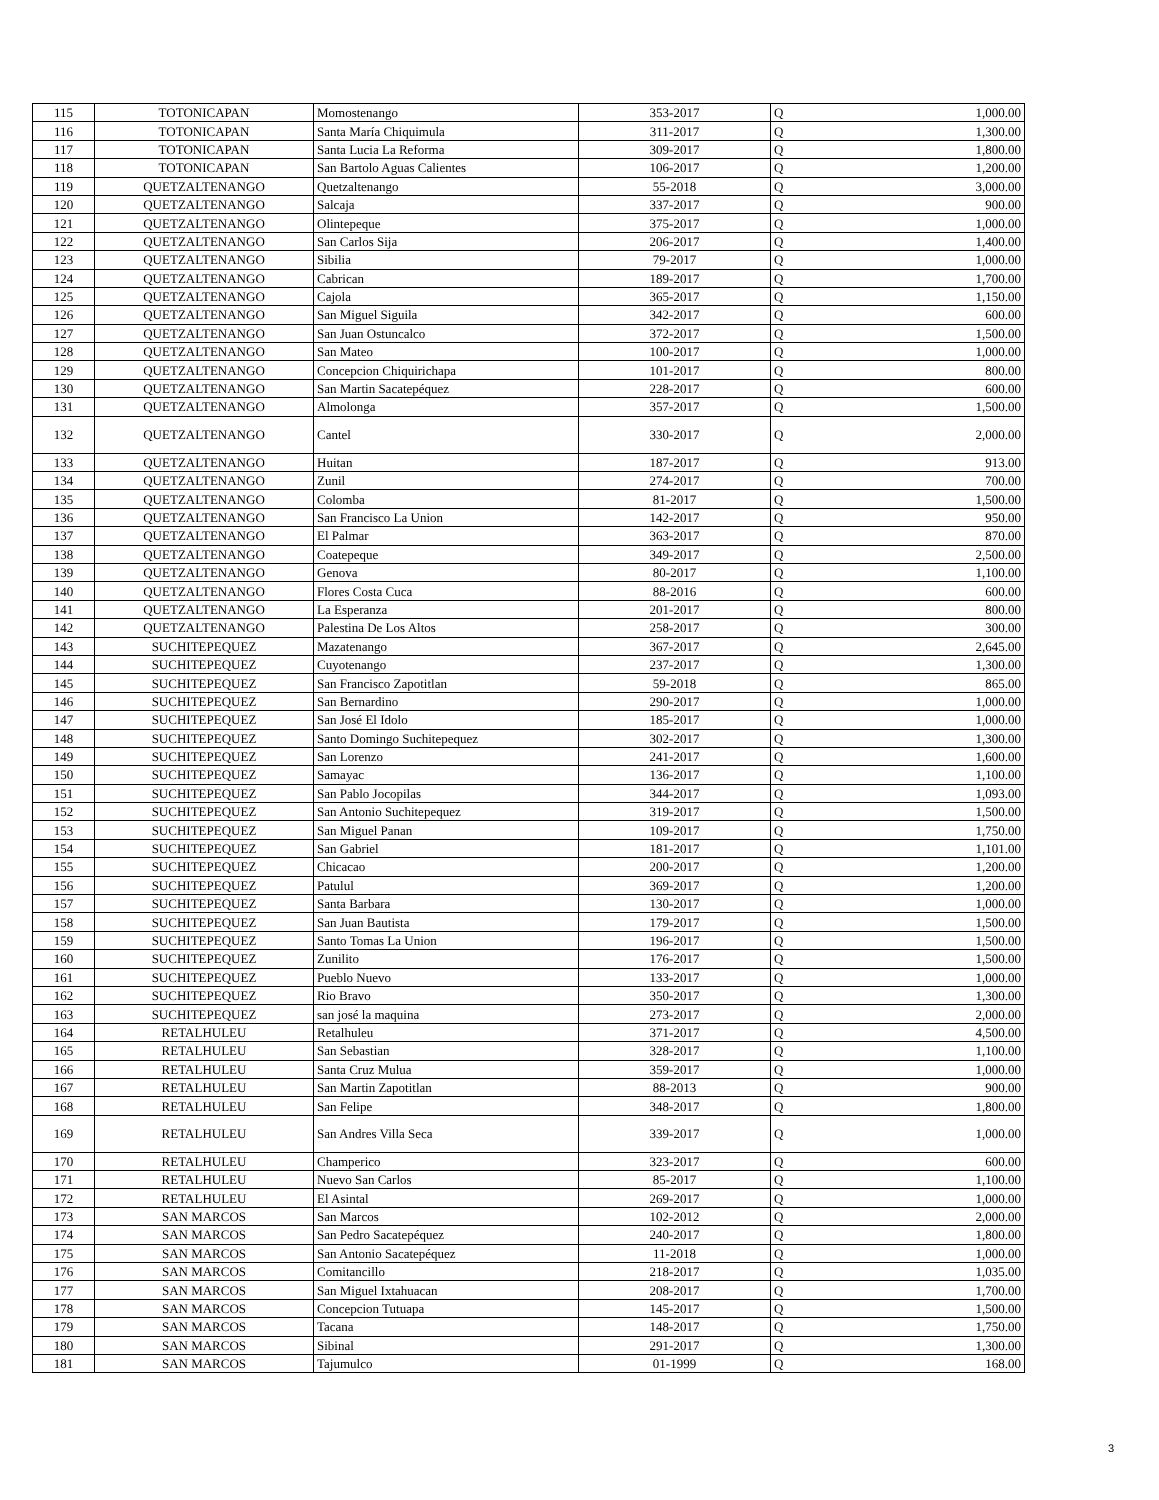| 115 | TOTONICAPAN | Momostenango | 353-2017 | Q | 1,000.00 |
| 116 | TOTONICAPAN | Santa María Chiquimula | 311-2017 | Q | 1,300.00 |
| 117 | TOTONICAPAN | Santa Lucia La Reforma | 309-2017 | Q | 1,800.00 |
| 118 | TOTONICAPAN | San Bartolo Aguas Calientes | 106-2017 | Q | 1,200.00 |
| 119 | QUETZALTENANGO | Quetzaltenango | 55-2018 | Q | 3,000.00 |
| 120 | QUETZALTENANGO | Salcaja | 337-2017 | Q | 900.00 |
| 121 | QUETZALTENANGO | Olintepeque | 375-2017 | Q | 1,000.00 |
| 122 | QUETZALTENANGO | San Carlos Sija | 206-2017 | Q | 1,400.00 |
| 123 | QUETZALTENANGO | Sibilia | 79-2017 | Q | 1,000.00 |
| 124 | QUETZALTENANGO | Cabrican | 189-2017 | Q | 1,700.00 |
| 125 | QUETZALTENANGO | Cajola | 365-2017 | Q | 1,150.00 |
| 126 | QUETZALTENANGO | San Miguel Siguila | 342-2017 | Q | 600.00 |
| 127 | QUETZALTENANGO | San Juan Ostuncalco | 372-2017 | Q | 1,500.00 |
| 128 | QUETZALTENANGO | San Mateo | 100-2017 | Q | 1,000.00 |
| 129 | QUETZALTENANGO | Concepcion Chiquirichapa | 101-2017 | Q | 800.00 |
| 130 | QUETZALTENANGO | San Martin Sacatepéquez | 228-2017 | Q | 600.00 |
| 131 | QUETZALTENANGO | Almolonga | 357-2017 | Q | 1,500.00 |
| 132 | QUETZALTENANGO | Cantel | 330-2017 | Q | 2,000.00 |
| 133 | QUETZALTENANGO | Huitan | 187-2017 | Q | 913.00 |
| 134 | QUETZALTENANGO | Zunil | 274-2017 | Q | 700.00 |
| 135 | QUETZALTENANGO | Colomba | 81-2017 | Q | 1,500.00 |
| 136 | QUETZALTENANGO | San Francisco La Union | 142-2017 | Q | 950.00 |
| 137 | QUETZALTENANGO | El Palmar | 363-2017 | Q | 870.00 |
| 138 | QUETZALTENANGO | Coatepeque | 349-2017 | Q | 2,500.00 |
| 139 | QUETZALTENANGO | Genova | 80-2017 | Q | 1,100.00 |
| 140 | QUETZALTENANGO | Flores Costa Cuca | 88-2016 | Q | 600.00 |
| 141 | QUETZALTENANGO | La Esperanza | 201-2017 | Q | 800.00 |
| 142 | QUETZALTENANGO | Palestina De Los Altos | 258-2017 | Q | 300.00 |
| 143 | SUCHITEPEQUEZ | Mazatenango | 367-2017 | Q | 2,645.00 |
| 144 | SUCHITEPEQUEZ | Cuyotenango | 237-2017 | Q | 1,300.00 |
| 145 | SUCHITEPEQUEZ | San Francisco Zapotitlan | 59-2018 | Q | 865.00 |
| 146 | SUCHITEPEQUEZ | San Bernardino | 290-2017 | Q | 1,000.00 |
| 147 | SUCHITEPEQUEZ | San José El Idolo | 185-2017 | Q | 1,000.00 |
| 148 | SUCHITEPEQUEZ | Santo Domingo Suchitepequez | 302-2017 | Q | 1,300.00 |
| 149 | SUCHITEPEQUEZ | San Lorenzo | 241-2017 | Q | 1,600.00 |
| 150 | SUCHITEPEQUEZ | Samayac | 136-2017 | Q | 1,100.00 |
| 151 | SUCHITEPEQUEZ | San Pablo Jocopilas | 344-2017 | Q | 1,093.00 |
| 152 | SUCHITEPEQUEZ | San Antonio Suchitepequez | 319-2017 | Q | 1,500.00 |
| 153 | SUCHITEPEQUEZ | San Miguel Panan | 109-2017 | Q | 1,750.00 |
| 154 | SUCHITEPEQUEZ | San Gabriel | 181-2017 | Q | 1,101.00 |
| 155 | SUCHITEPEQUEZ | Chicacao | 200-2017 | Q | 1,200.00 |
| 156 | SUCHITEPEQUEZ | Patulul | 369-2017 | Q | 1,200.00 |
| 157 | SUCHITEPEQUEZ | Santa Barbara | 130-2017 | Q | 1,000.00 |
| 158 | SUCHITEPEQUEZ | San Juan Bautista | 179-2017 | Q | 1,500.00 |
| 159 | SUCHITEPEQUEZ | Santo Tomas La Union | 196-2017 | Q | 1,500.00 |
| 160 | SUCHITEPEQUEZ | Zunilito | 176-2017 | Q | 1,500.00 |
| 161 | SUCHITEPEQUEZ | Pueblo Nuevo | 133-2017 | Q | 1,000.00 |
| 162 | SUCHITEPEQUEZ | Rio Bravo | 350-2017 | Q | 1,300.00 |
| 163 | SUCHITEPEQUEZ | san josé la maquina | 273-2017 | Q | 2,000.00 |
| 164 | RETALHULEU | Retalhuleu | 371-2017 | Q | 4,500.00 |
| 165 | RETALHULEU | San Sebastian | 328-2017 | Q | 1,100.00 |
| 166 | RETALHULEU | Santa Cruz Mulua | 359-2017 | Q | 1,000.00 |
| 167 | RETALHULEU | San Martin Zapotitlan | 88-2013 | Q | 900.00 |
| 168 | RETALHULEU | San Felipe | 348-2017 | Q | 1,800.00 |
| 169 | RETALHULEU | San Andres Villa Seca | 339-2017 | Q | 1,000.00 |
| 170 | RETALHULEU | Champerico | 323-2017 | Q | 600.00 |
| 171 | RETALHULEU | Nuevo San Carlos | 85-2017 | Q | 1,100.00 |
| 172 | RETALHULEU | El Asintal | 269-2017 | Q | 1,000.00 |
| 173 | SAN MARCOS | San Marcos | 102-2012 | Q | 2,000.00 |
| 174 | SAN MARCOS | San Pedro Sacatepéquez | 240-2017 | Q | 1,800.00 |
| 175 | SAN MARCOS | San Antonio Sacatepéquez | 11-2018 | Q | 1,000.00 |
| 176 | SAN MARCOS | Comitancillo | 218-2017 | Q | 1,035.00 |
| 177 | SAN MARCOS | San Miguel Ixtahuacan | 208-2017 | Q | 1,700.00 |
| 178 | SAN MARCOS | Concepcion Tutuapa | 145-2017 | Q | 1,500.00 |
| 179 | SAN MARCOS | Tacana | 148-2017 | Q | 1,750.00 |
| 180 | SAN MARCOS | Sibinal | 291-2017 | Q | 1,300.00 |
| 181 | SAN MARCOS | Tajumulco | 01-1999 | Q | 168.00 |
3